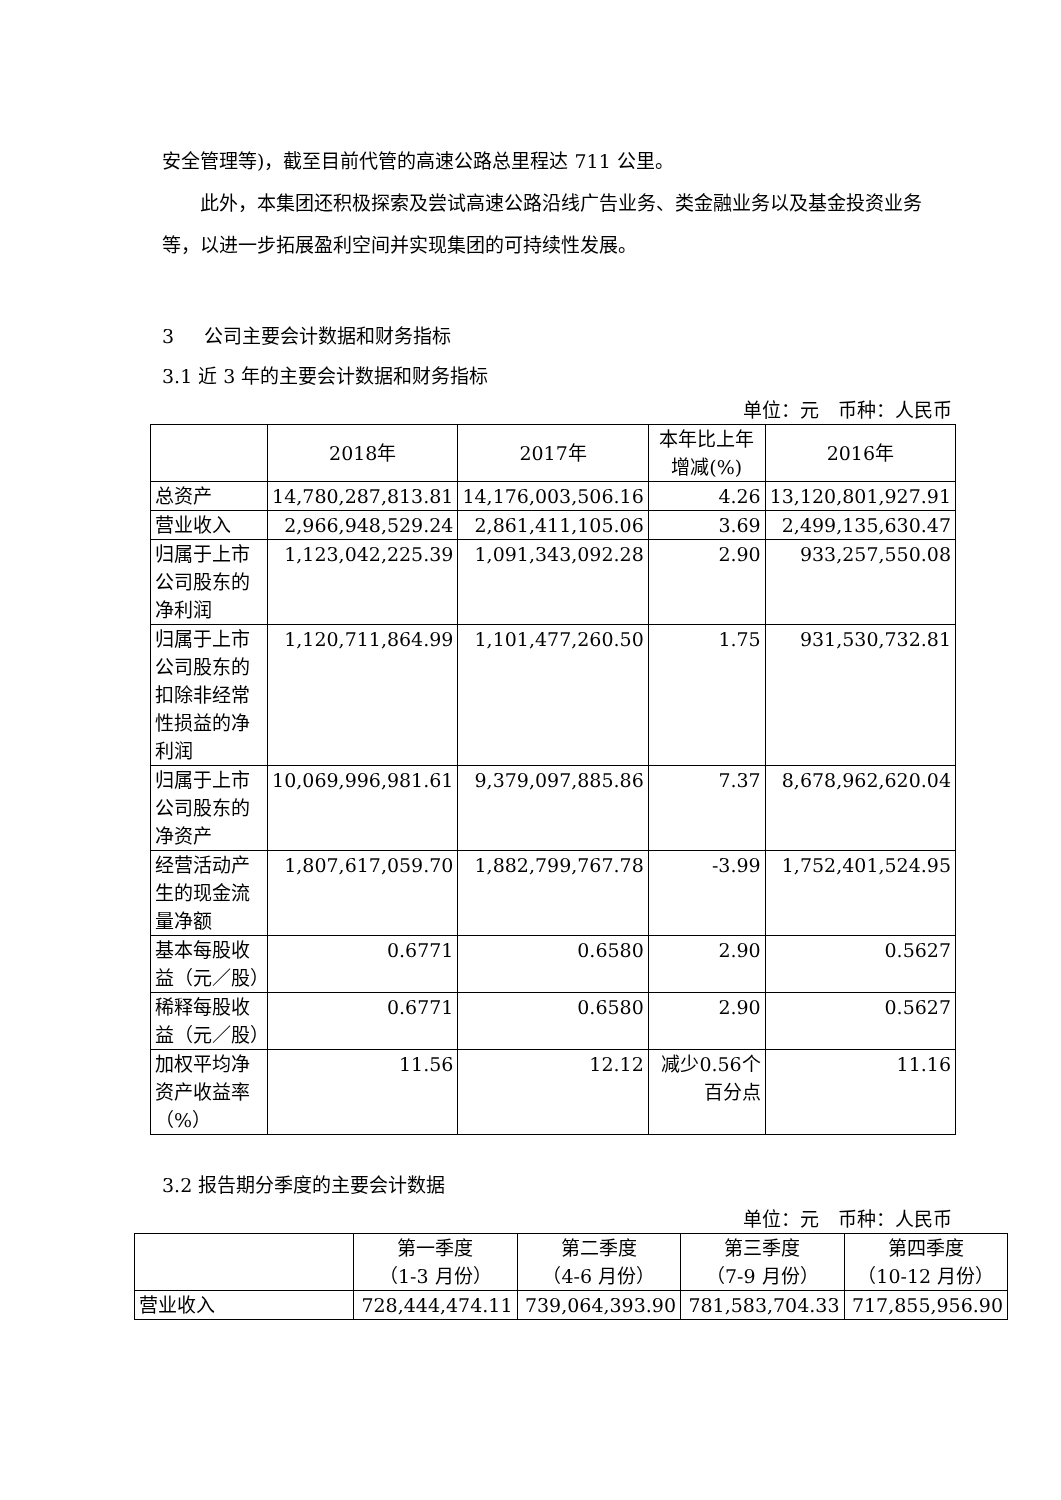安全管理等)，截至目前代管的高速公路总里程达 711 公里。
此外，本集团还积极探索及尝试高速公路沿线广告业务、类金融业务以及基金投资业务等，以进一步拓展盈利空间并实现集团的可持续性发展。
3 公司主要会计数据和财务指标
3.1 近 3 年的主要会计数据和财务指标
单位：元　币种：人民币
| | 2018年 | 2017年 | 本年比上年 增减(%) | 2016年 |
| --- | --- | --- | --- | --- |
| 总资产 | 14,780,287,813.81 | 14,176,003,506.16 | 4.26 | 13,120,801,927.91 |
| 营业收入 | 2,966,948,529.24 | 2,861,411,105.06 | 3.69 | 2,499,135,630.47 |
| 归属于上市公司股东的净利润 | 1,123,042,225.39 | 1,091,343,092.28 | 2.90 | 933,257,550.08 |
| 归属于上市公司股东的扣除非经常性损益的净利润 | 1,120,711,864.99 | 1,101,477,260.50 | 1.75 | 931,530,732.81 |
| 归属于上市公司股东的净资产 | 10,069,996,981.61 | 9,379,097,885.86 | 7.37 | 8,678,962,620.04 |
| 经营活动产生的现金流量净额 | 1,807,617,059.70 | 1,882,799,767.78 | -3.99 | 1,752,401,524.95 |
| 基本每股收益（元／股） | 0.6771 | 0.6580 | 2.90 | 0.5627 |
| 稀释每股收益（元／股） | 0.6771 | 0.6580 | 2.90 | 0.5627 |
| 加权平均净资产收益率（%） | 11.56 | 12.12 | 减少0.56个百分点 | 11.16 |
3.2 报告期分季度的主要会计数据
单位：元　币种：人民币
| | 第一季度 （1-3 月份） | 第二季度 （4-6 月份） | 第三季度 （7-9 月份） | 第四季度 （10-12 月份） |
| --- | --- | --- | --- | --- |
| 营业收入 | 728,444,474.11 | 739,064,393.90 | 781,583,704.33 | 717,855,956.90 |